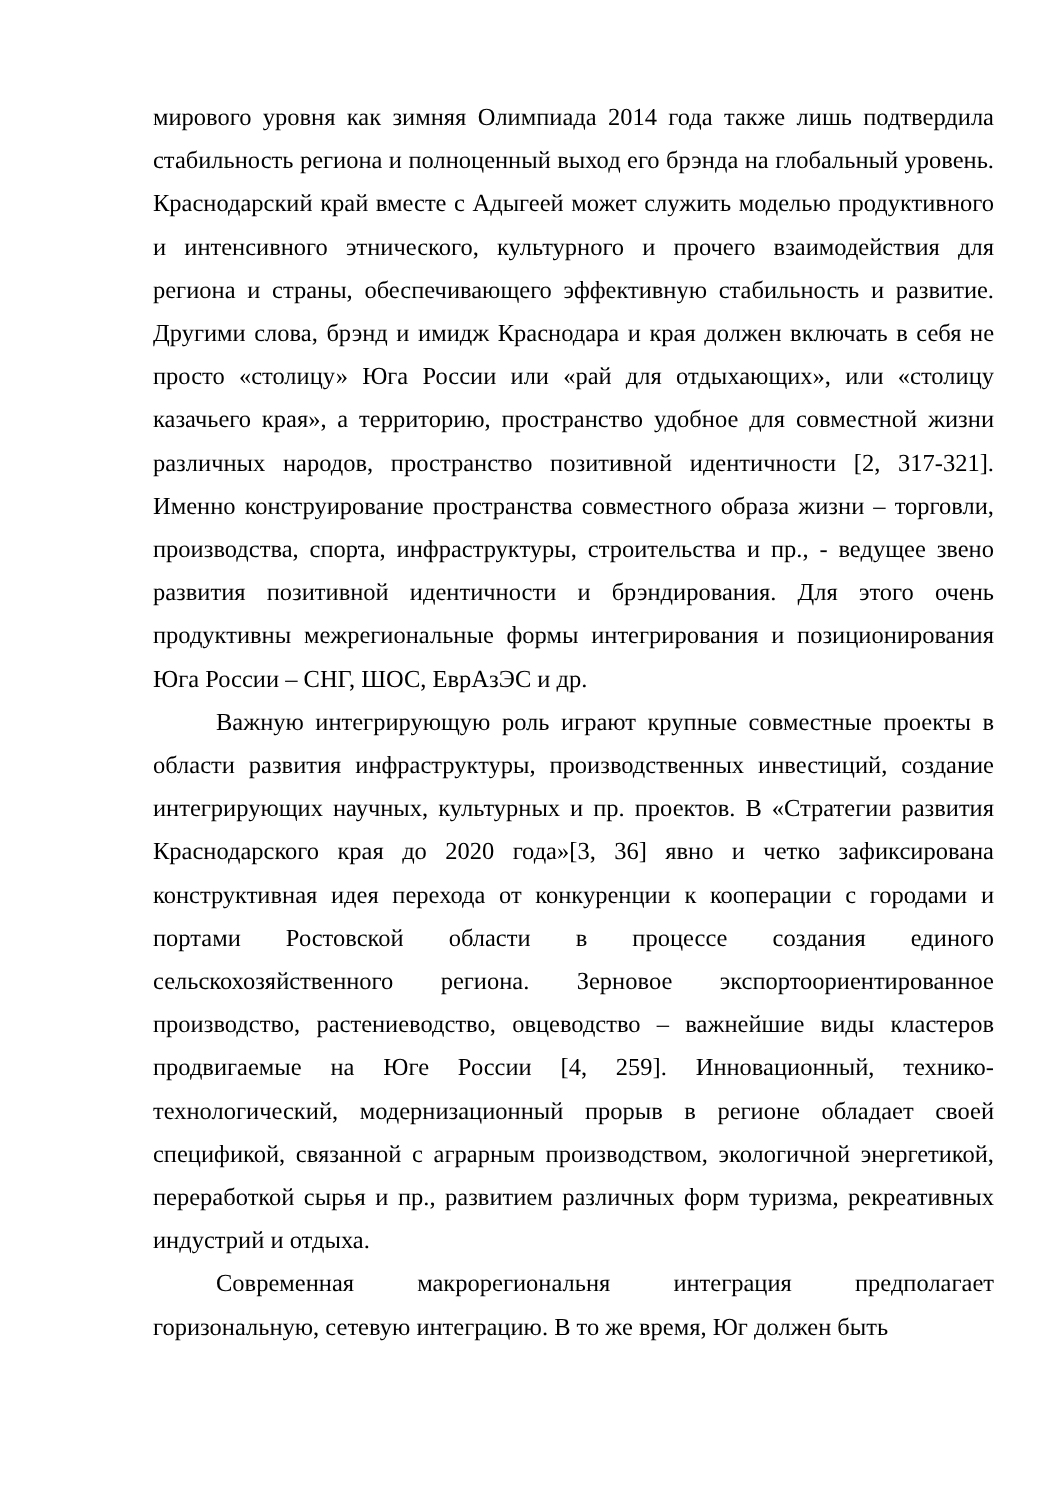мирового уровня как зимняя Олимпиада 2014 года также лишь подтвердила стабильность региона и полноценный выход его брэнда на глобальный уровень. Краснодарский край вместе с Адыгеей может служить моделью продуктивного и интенсивного этнического, культурного и прочего взаимодействия для региона и страны, обеспечивающего эффективную стабильность и развитие. Другими слова, брэнд и имидж Краснодара и края должен включать в себя не просто «столицу» Юга России или «рай для отдыхающих», или «столицу казачьего края», а территорию, пространство удобное для совместной жизни различных народов, пространство позитивной идентичности [2, 317-321]. Именно конструирование пространства совместного образа жизни – торговли, производства, спорта, инфраструктуры, строительства и пр., - ведущее звено развития позитивной идентичности и брэндирования. Для этого очень продуктивны межрегиональные формы интегрирования и позиционирования Юга России – СНГ, ШОС, ЕврАзЭС и др.
Важную интегрирующую роль играют крупные совместные проекты в области развития инфраструктуры, производственных инвестиций, создание интегрирующих научных, культурных и пр. проектов. В «Стратегии развития Краснодарского края до 2020 года»[3, 36] явно и четко зафиксирована конструктивная идея перехода от конкуренции к кооперации с городами и портами Ростовской области в процессе создания единого сельскохозяйственного региона. Зерновое экспортоориентированное производство, растениеводство, овцеводство – важнейшие виды кластеров продвигаемые на Юге России [4, 259]. Инновационный, технико-технологический, модернизационный прорыв в регионе обладает своей спецификой, связанной с аграрным производством, экологичной энергетикой, переработкой сырья и пр., развитием различных форм туризма, рекреативных индустрий и отдыха.
Современная макрорегиональня интеграция предполагает горизональную, сетевую интеграцию. В то же время, Юг должен быть